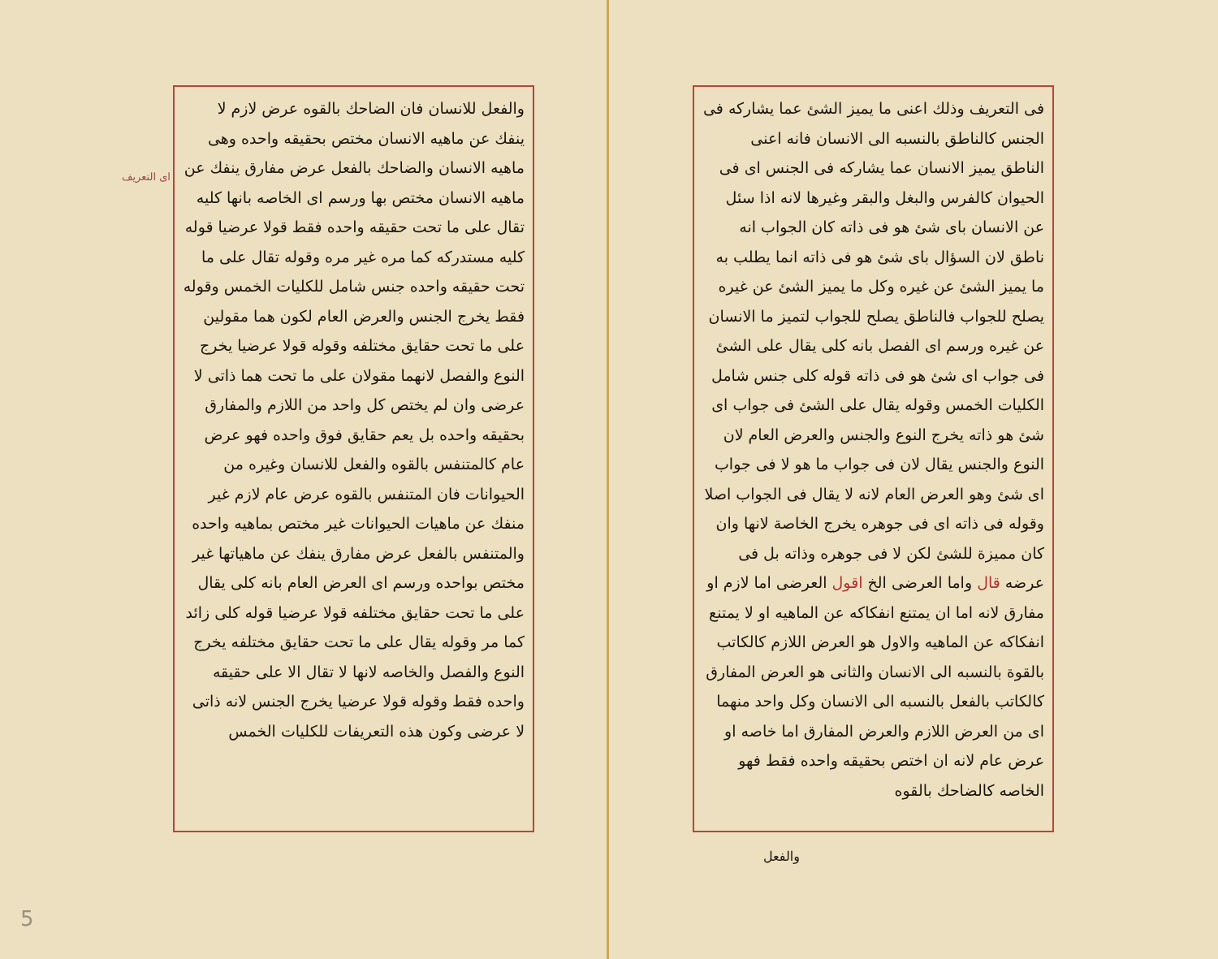فى التعريف وذلك اعنى ما يميز الشئ عما يشاركه فى الجنس كالناطق بالنسبه الى الانسان فانه اعنى الناطق يميز الانسان عما يشاركه فى الجنس اى فى الحيوان كالفرس والبغل والبقر وغيرها لانه اذا سئل عن الانسان باى شئ هو فى ذاته كان الجواب انه ناطق لان السؤال باى شئ هو فى ذاته انما يطلب به ما يميز الشئ عن غيره وكل ما يميز الشئ عن غيره يصلح للجواب فالناطق يصلح للجواب لتميز ما الانسان عن غيره ورسم اى الفصل بانه كلى يقال على الشئ فى جواب اى شئ هو فى ذاته قوله كلى جنس شامل الكليات الخمس وقوله يقال على الشئ فى جواب اى شئ هو ذاته يخرج النوع والجنس والعرض العام لان النوع والجنس يقال لان فى جواب ما هو لا فى جواب اى شئ وهو العرض العام لانه لا يقال فى الجواب اصلا وقوله فى ذاته اى فى جوهره يخرج الخاصة لانها وان كان مميزة للشئ لكن لا فى جوهره وذاته بل فى عرضه قال واما العرضى الخ اقول العرضى اما لازم او مفارق لانه اما ان يمتنع انفكاكه عن الماهيه او لا يمتنع انفكاكه عن الماهيه والاول هو العرض اللازم كالكاتب بالقوة بالنسبه الى الانسان والثانى هو العرض المفارق كالكاتب بالفعل بالنسبه الى الانسان وكل واحد منهما اى من العرض اللازم والعرض المفارق اما خاصه او عرض عام لانه ان اختص بحقيقه واحده فقط فهو الخاصه كالضاحك بالقوه
والفعل
اى التعريف
والفعل للانسان فان الضاحك بالقوه عرض لازم لا ينفك عن ماهيه الانسان مختص بحقيقه واحده وهى ماهيه الانسان والضاحك بالفعل عرض مفارق ينفك عن ماهيه الانسان مختص بها ورسم اى الخاصه بانها كليه تقال على ما تحت حقيقه واحده فقط قولا عرضيا قوله كليه مستدركه كما مره غير مره وقوله تقال على ما تحت حقيقه واحده جنس شامل للكليات الخمس وقوله فقط يخرج الجنس والعرض العام لكون هما مقولين على ما تحت حقايق مختلفه وقوله قولا عرضيا يخرج النوع والفصل لانهما مقولان على ما تحت هما ذاتى لا عرضى وان لم يختص كل واحد من اللازم والمفارق بحقيقه واحده بل يعم حقايق فوق واحده فهو عرض عام كالمتنفس بالقوه والفعل للانسان وغيره من الحيوانات فان المتنفس بالقوه عرض عام لازم غير منفك عن ماهيات الحيوانات غير مختص بماهيه واحده والمتنفس بالفعل عرض مفارق ينفك عن ماهياتها غير مختص بواحده ورسم اى العرض العام بانه كلى يقال على ما تحت حقايق مختلفه قولا عرضيا قوله كلى زائد كما مر وقوله يقال على ما تحت حقايق مختلفه يخرج النوع والفصل والخاصه لانها لا تقال الا على حقيقه واحده فقط وقوله قولا عرضيا يخرج الجنس لانه ذاتى لا عرضى وكون هذه التعريفات للكليات الخمس
5